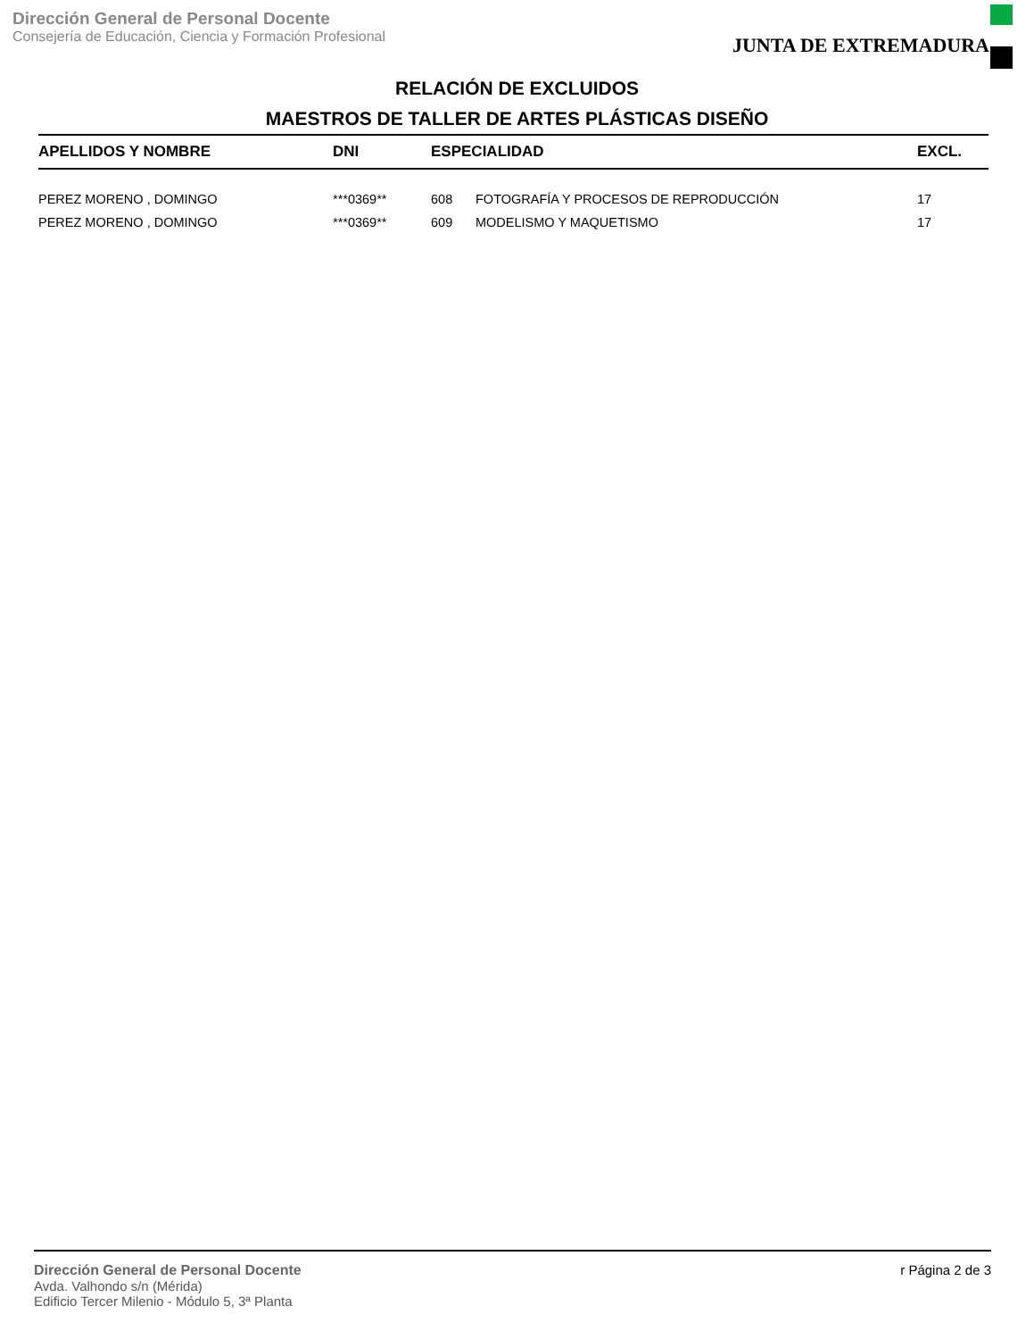Dirección General de Personal Docente
Consejería de Educación, Ciencia y Formación Profesional
JUNTA DE EXTREMADURA
RELACIÓN DE EXCLUIDOS
MAESTROS DE TALLER DE ARTES PLÁSTICAS DISEÑO
| APELLIDOS Y NOMBRE | DNI | ESPECIALIDAD | | EXCL. |
| --- | --- | --- | --- | --- |
| PEREZ MORENO , DOMINGO | ***0369** | 608 | FOTOGRAFÍA Y PROCESOS DE REPRODUCCIÓN | 17 |
| PEREZ MORENO , DOMINGO | ***0369** | 609 | MODELISMO Y MAQUETISMO | 17 |
Dirección General de Personal Docente
Avda. Valhondo s/n (Mérida)
Edificio Tercer Milenio - Módulo 5, 3ª Planta
r Página 2 de 3